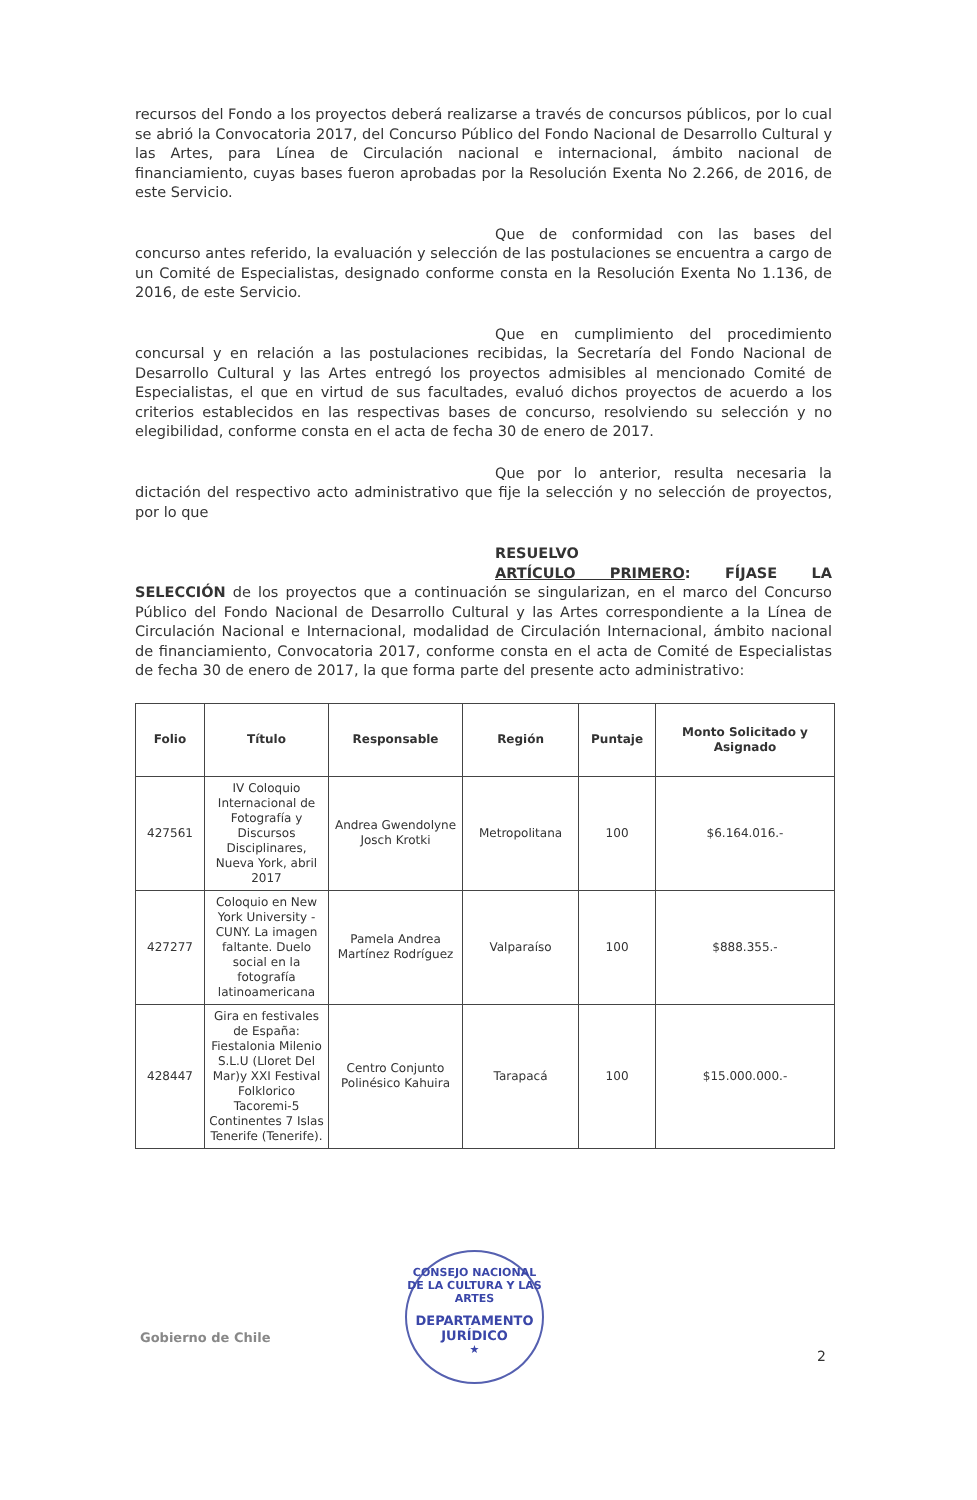recursos del Fondo a los proyectos deberá realizarse a través de concursos públicos, por lo cual se abrió la Convocatoria 2017, del Concurso Público del Fondo Nacional de Desarrollo Cultural y las Artes, para Línea de Circulación nacional e internacional, ámbito nacional de financiamiento, cuyas bases fueron aprobadas por la Resolución Exenta No 2.266, de 2016, de este Servicio.
Que de conformidad con las bases del
concurso antes referido, la evaluación y selección de las postulaciones se encuentra a cargo de un Comité de Especialistas, designado conforme consta en la Resolución Exenta No 1.136, de 2016, de este Servicio.
Que en cumplimiento del procedimiento
concursal y en relación a las postulaciones recibidas, la Secretaría del Fondo Nacional de Desarrollo Cultural y las Artes entregó los proyectos admisibles al mencionado Comité de Especialistas, el que en virtud de sus facultades, evaluó dichos proyectos de acuerdo a los criterios establecidos en las respectivas bases de concurso, resolviendo su selección y no elegibilidad, conforme consta en el acta de fecha 30 de enero de 2017.
Que por lo anterior, resulta necesaria la
dictación del respectivo acto administrativo que fije la selección y no selección de proyectos, por lo que
RESUELVO
ARTÍCULO PRIMERO: FÍJASE LA
SELECCIÓN de los proyectos que a continuación se singularizan, en el marco del Concurso Público del Fondo Nacional de Desarrollo Cultural y las Artes correspondiente a la Línea de Circulación Nacional e Internacional, modalidad de Circulación Internacional, ámbito nacional de financiamiento, Convocatoria 2017, conforme consta en el acta de Comité de Especialistas de fecha 30 de enero de 2017, la que forma parte del presente acto administrativo:
| Folio | Título | Responsable | Región | Puntaje | Monto Solicitado y Asignado |
| --- | --- | --- | --- | --- | --- |
| 427561 | IV Coloquio Internacional de Fotografía y Discursos Disciplinares, Nueva York, abril 2017 | Andrea Gwendolyne Josch Krotki | Metropolitana | 100 | $6.164.016.- |
| 427277 | Coloquio en New York University - CUNY. La imagen faltante. Duelo social en la fotografía latinoamericana | Pamela Andrea Martínez Rodríguez | Valparaíso | 100 | $888.355.- |
| 428447 | Gira en festivales de España: Fiestalonia Milenio S.L.U (Lloret Del Mar)y XXI Festival Folklorico Tacoremi-5 Continentes 7 Islas Tenerife (Tenerife). | Centro Conjunto Polinésico Kahuira | Tarapacá | 100 | $15.000.000.- |
Gobierno de Chile
CONSEJO NACIONAL DE LA CULTURA Y LAS ARTES
DEPARTAMENTO
JURÍDICO
★
2